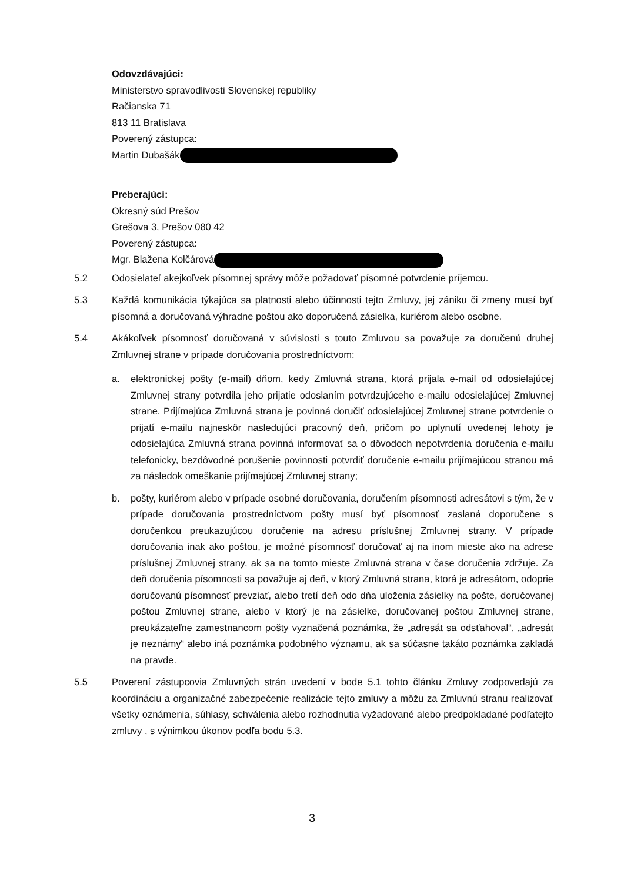Odovzdávajúci:
Ministerstvo spravodlivosti Slovenskej republiky
Račianska 71
813 11 Bratislava
Poverený zástupca:
Martin Dubašák
Preberajúci:
Okresný súd Prešov
Grešova 3, Prešov 080 42
Poverený zástupca:
Mgr. Blažena Kolčárová
5.2 Odosielateľ akejkoľvek písomnej správy môže požadovať písomné potvrdenie príjemcu.
5.3 Každá komunikácia týkajúca sa platnosti alebo účinnosti tejto Zmluvy, jej zániku či zmeny musí byť písomná a doručovaná výhradne poštou ako doporučená zásielka, kuriérom alebo osobne.
5.4 Akákoľvek písomnosť doručovaná v súvislosti s touto Zmluvou sa považuje za doručenú druhej Zmluvnej strane v prípade doručovania prostredníctvom:
a. elektronickej pošty (e-mail) dňom, kedy Zmluvná strana, ktorá prijala e-mail od odosielajúcej Zmluvnej strany potvrdila jeho prijatie odoslaním potvrdzujúceho e-mailu odosielajúcej Zmluvnej strane. Prijímajúca Zmluvná strana je povinná doručiť odosielajúcej Zmluvnej strane potvrdenie o prijatí e-mailu najneskôr nasledujúci pracovný deň, pričom po uplynutí uvedenej lehoty je odosielajúca Zmluvná strana povinná informovať sa o dôvodoch nepotvrdenia doručenia e-mailu telefonicky, bezdôvodné porušenie povinnosti potvrdiť doručenie e-mailu prijímajúcou stranou má za následok omeškanie prijímajúcej Zmluvnej strany;
b. pošty, kuriérom alebo v prípade osobné doručovania, doručením písomnosti adresátovi s tým, že v prípade doručovania prostredníctvom pošty musí byť písomnosť zaslaná doporučene s doručenkou preukazujúcou doručenie na adresu príslušnej Zmluvnej strany. V prípade doručovania inak ako poštou, je možné písomnosť doručovať aj na inom mieste ako na adrese príslušnej Zmluvnej strany, ak sa na tomto mieste Zmluvná strana v čase doručenia zdržuje. Za deň doručenia písomnosti sa považuje aj deň, v ktorý Zmluvná strana, ktorá je adresátom, odoprie doručovanú písomnosť prevziať, alebo tretí deň odo dňa uloženia zásielky na pošte, doručovanej poštou Zmluvnej strane, alebo v ktorý je na zásielke, doručovanej poštou Zmluvnej strane, preukázateľne zamestnancom pošty vyznačená poznámka, že „adresát sa odsťahoval“, „adresát je neznámy“ alebo iná poznámka podobného významu, ak sa súčasne takáto poznámka zakladá na pravde.
5.5 Poverení zástupcovia Zmluvných strán uvedení v bode 5.1 tohto článku Zmluvy zodpovedajú za koordináciu a organizačné zabezpečenie realizácie tejto zmluvy a môžu za Zmluvnú stranu realizovať všetky oznámenia, súhlasy, schválenia alebo rozhodnutia vyžadované alebo predpokladané podľatejto zmluvy , s výnimkou úkonov podľa bodu 5.3.
3